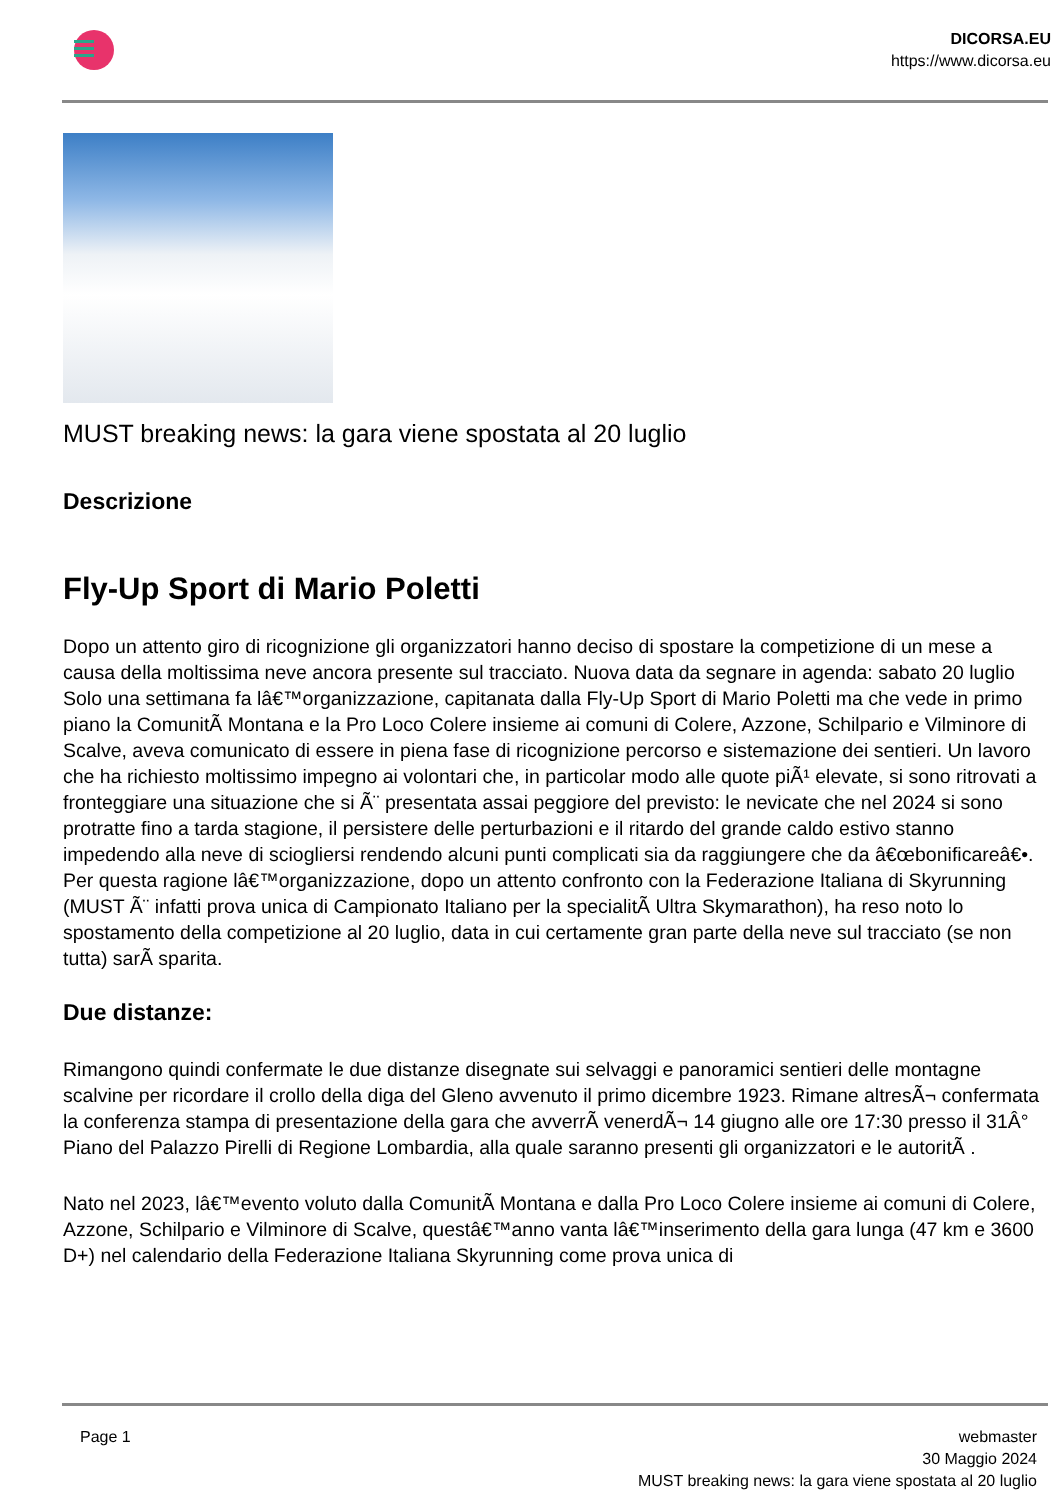DICORSA.EU
https://www.dicorsa.eu
MUST breaking news: la gara viene spostata al 20 luglio
Descrizione
Fly-Up Sport di Mario Poletti
Dopo un attento giro di ricognizione gli organizzatori hanno deciso di spostare la competizione di un mese a causa della moltissima neve ancora presente sul tracciato. Nuova data da segnare in agenda: sabato 20 luglio
Solo una settimana fa lâ€™organizzazione, capitanata dalla Fly-Up Sport di Mario Poletti ma che vede in primo piano la ComunitÃ Montana e la Pro Loco Colere insieme ai comuni di Colere, Azzone, Schilpario e Vilminore di Scalve, aveva comunicato di essere in piena fase di ricognizione percorso e sistemazione dei sentieri. Un lavoro che ha richiesto moltissimo impegno ai volontari che, in particolar modo alle quote piÃ¹ elevate, si sono ritrovati a fronteggiare una situazione che si Ã¨ presentata assai peggiore del previsto: le nevicate che nel 2024 si sono protratte fino a tarda stagione, il persistere delle perturbazioni e il ritardo del grande caldo estivo stanno impedendo alla neve di sciogliersi rendendo alcuni punti complicati sia da raggiungere che da â€œbonificareâ€•. Per questa ragione lâ€™organizzazione, dopo un attento confronto con la Federazione Italiana di Skyrunning (MUST Ã¨ infatti prova unica di Campionato Italiano per la specialitÃ Ultra Skymarathon), ha reso noto lo spostamento della competizione al 20 luglio, data in cui certamente gran parte della neve sul tracciato (se non tutta) sarÃ sparita.
Due distanze:
Rimangono quindi confermate le due distanze disegnate sui selvaggi e panoramici sentieri delle montagne scalvine per ricordare il crollo della diga del Gleno avvenuto il primo dicembre 1923. Rimane altresÃ¬ confermata la conferenza stampa di presentazione della gara che avverrÃ venerdÃ¬ 14 giugno alle ore 17:30 presso il 31Â° Piano del Palazzo Pirelli di Regione Lombardia, alla quale saranno presenti gli organizzatori e le autoritÃ .
Nato nel 2023, lâ€™evento voluto dalla ComunitÃ Montana e dalla Pro Loco Colere insieme ai comuni di Colere, Azzone, Schilpario e Vilminore di Scalve, questâ€™anno vanta lâ€™inserimento della gara lunga (47 km e 3600 D+) nel calendario della Federazione Italiana Skyrunning come prova unica di
Page 1 webmaster
30 Maggio 2024
MUST breaking news: la gara viene spostata al 20 luglio